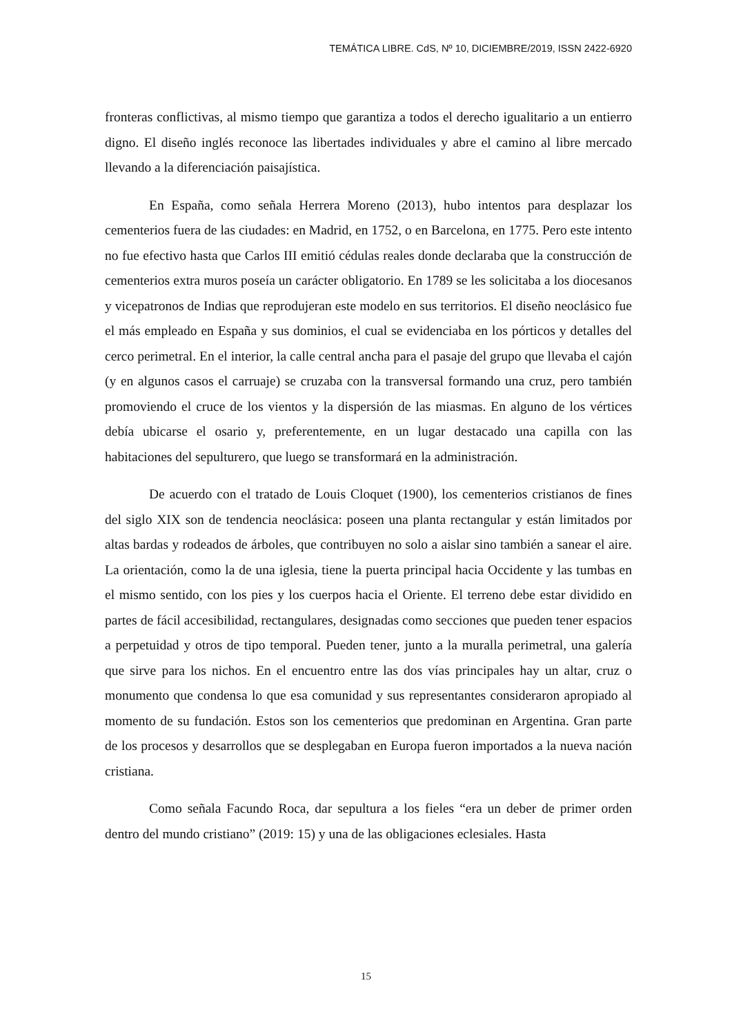TEMÁTICA LIBRE. CdS, Nº 10, DICIEMBRE/2019, ISSN 2422-6920
fronteras conflictivas, al mismo tiempo que garantiza a todos el derecho igualitario a un entierro digno. El diseño inglés reconoce las libertades individuales y abre el camino al libre mercado llevando a la diferenciación paisajística.
En España, como señala Herrera Moreno (2013), hubo intentos para desplazar los cementerios fuera de las ciudades: en Madrid, en 1752, o en Barcelona, en 1775. Pero este intento no fue efectivo hasta que Carlos III emitió cédulas reales donde declaraba que la construcción de cementerios extra muros poseía un carácter obligatorio. En 1789 se les solicitaba a los diocesanos y vicepatronos de Indias que reprodujeran este modelo en sus territorios. El diseño neoclásico fue el más empleado en España y sus dominios, el cual se evidenciaba en los pórticos y detalles del cerco perimetral. En el interior, la calle central ancha para el pasaje del grupo que llevaba el cajón (y en algunos casos el carruaje) se cruzaba con la transversal formando una cruz, pero también promoviendo el cruce de los vientos y la dispersión de las miasmas. En alguno de los vértices debía ubicarse el osario y, preferentemente, en un lugar destacado una capilla con las habitaciones del sepulturero, que luego se transformará en la administración.
De acuerdo con el tratado de Louis Cloquet (1900), los cementerios cristianos de fines del siglo XIX son de tendencia neoclásica: poseen una planta rectangular y están limitados por altas bardas y rodeados de árboles, que contribuyen no solo a aislar sino también a sanear el aire. La orientación, como la de una iglesia, tiene la puerta principal hacia Occidente y las tumbas en el mismo sentido, con los pies y los cuerpos hacia el Oriente. El terreno debe estar dividido en partes de fácil accesibilidad, rectangulares, designadas como secciones que pueden tener espacios a perpetuidad y otros de tipo temporal. Pueden tener, junto a la muralla perimetral, una galería que sirve para los nichos. En el encuentro entre las dos vías principales hay un altar, cruz o monumento que condensa lo que esa comunidad y sus representantes consideraron apropiado al momento de su fundación. Estos son los cementerios que predominan en Argentina. Gran parte de los procesos y desarrollos que se desplegaban en Europa fueron importados a la nueva nación cristiana.
Como señala Facundo Roca, dar sepultura a los fieles “era un deber de primer orden dentro del mundo cristiano” (2019: 15) y una de las obligaciones eclesiales. Hasta
15